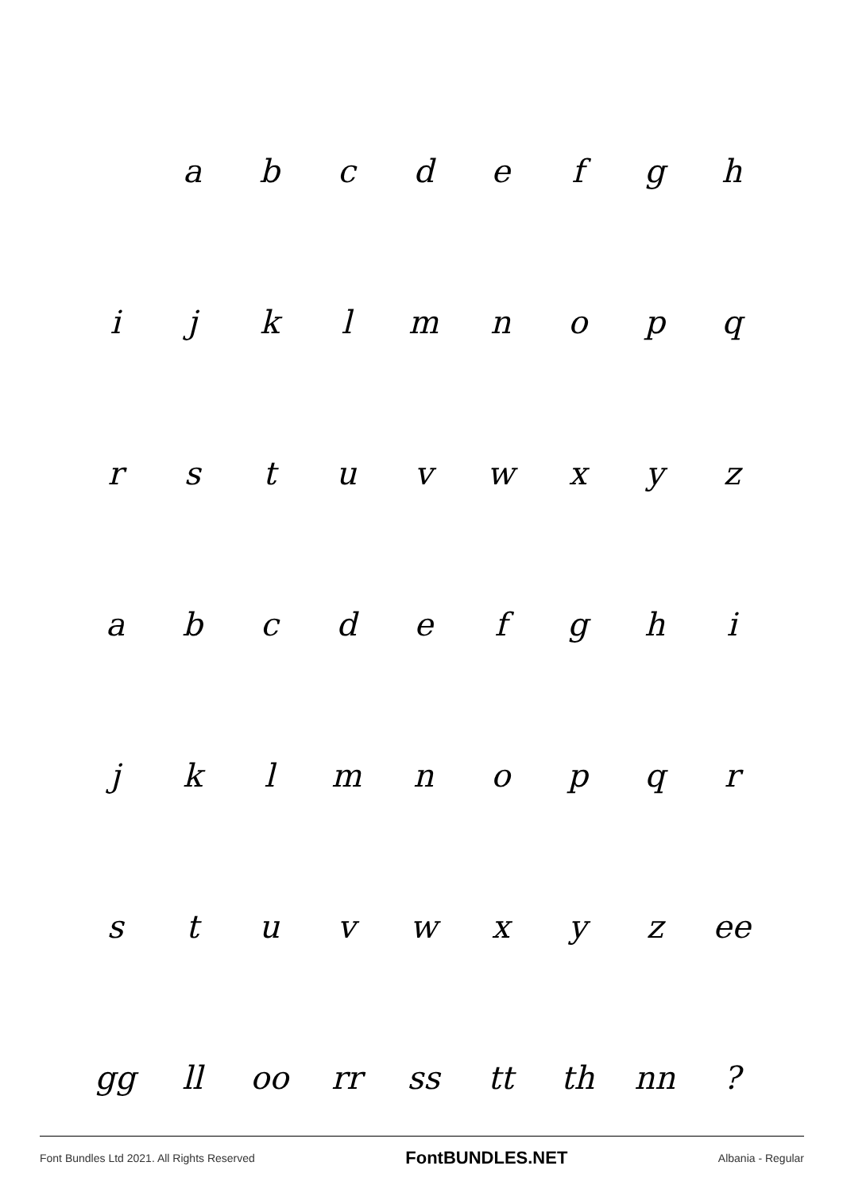abcdefgh
ijklmnopq
rstuvwxyz
abcdefghi
jklmnopqr
stuvwxyz ee
gg ll oo rr ss tt th nn?
Font Bundles Ltd 2021. All Rights Reserved FontBUNDLES.NET Albania - Regular